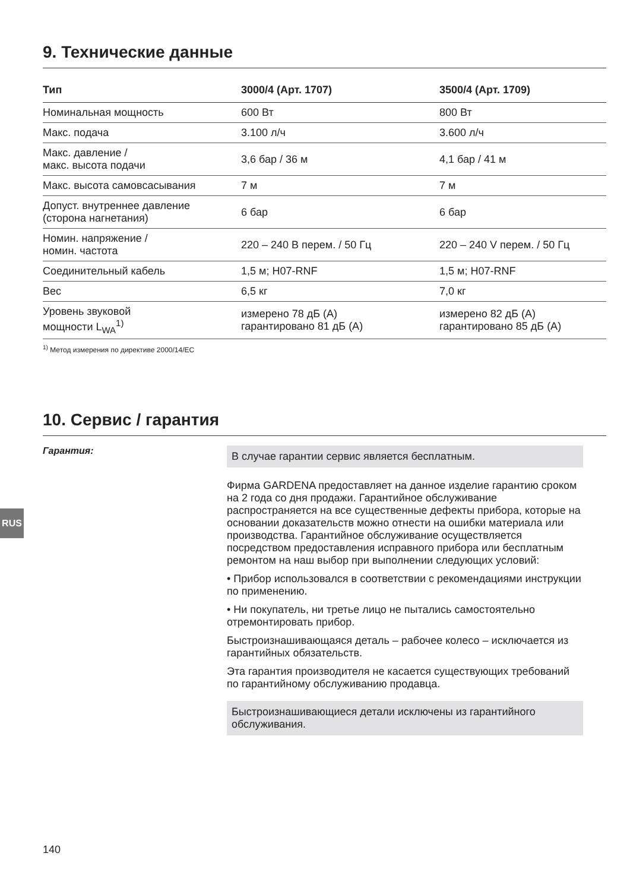9. Технические данные
| Тип | 3000/4 (Арт. 1707) | 3500/4 (Арт. 1709) |
| --- | --- | --- |
| Номинальная мощность | 600 Вт | 800 Вт |
| Макс. подача | 3.100 л/ч | 3.600 л/ч |
| Макс. давление / макс. высота подачи | 3,6 бар / 36 м | 4,1 бар / 41 м |
| Макс. высота самовсасывания | 7 м | 7 м |
| Допуст. внутреннее давление (сторона нагнетания) | 6 бар | 6 бар |
| Номин. напряжение / номин. частота | 220 – 240 В перем. / 50 Гц | 220 – 240 V перем. / 50 Гц |
| Соединительный кабель | 1,5 м; H07-RNF | 1,5 м; H07-RNF |
| Вес | 6,5 кг | 7,0 кг |
| Уровень звуковой мощности L<sub>WA</sub><sup>1)</sup> | измерено 78 дБ (A) гарантировано 81 дБ (A) | измерено 82 дБ (A) гарантировано 85 дБ (A) |
<sup>1)</sup> Метод измерения по директиве 2000/14/EC
10. Сервис / гарантия
Гарантия:
В случае гарантии сервис является бесплатным.
Фирма GARDENA предоставляет на данное изделие гарантию сроком на 2 года со дня продажи. Гарантийное обслуживание распространяется на все существенные дефекты прибора, которые на основании доказательств можно отнести на ошибки материала или производства. Гарантийное обслуживание осуществляется посредством предоставления исправного прибора или бесплатным ремонтом на наш выбор при выполнении следующих условий:
• Прибор использовался в соответствии с рекомендациями инструкции по применению.
• Ни покупатель, ни третье лицо не пытались самостоятельно отремонтировать прибор.
Быстроизнашивающаяся деталь – рабочее колесо – исключается из гарантийных обязательств.
Эта гарантия производителя не касается существующих требований по гарантийному обслуживанию продавца.
Быстроизнашивающиеся детали исключены из гарантийного обслуживания.
RUS
140